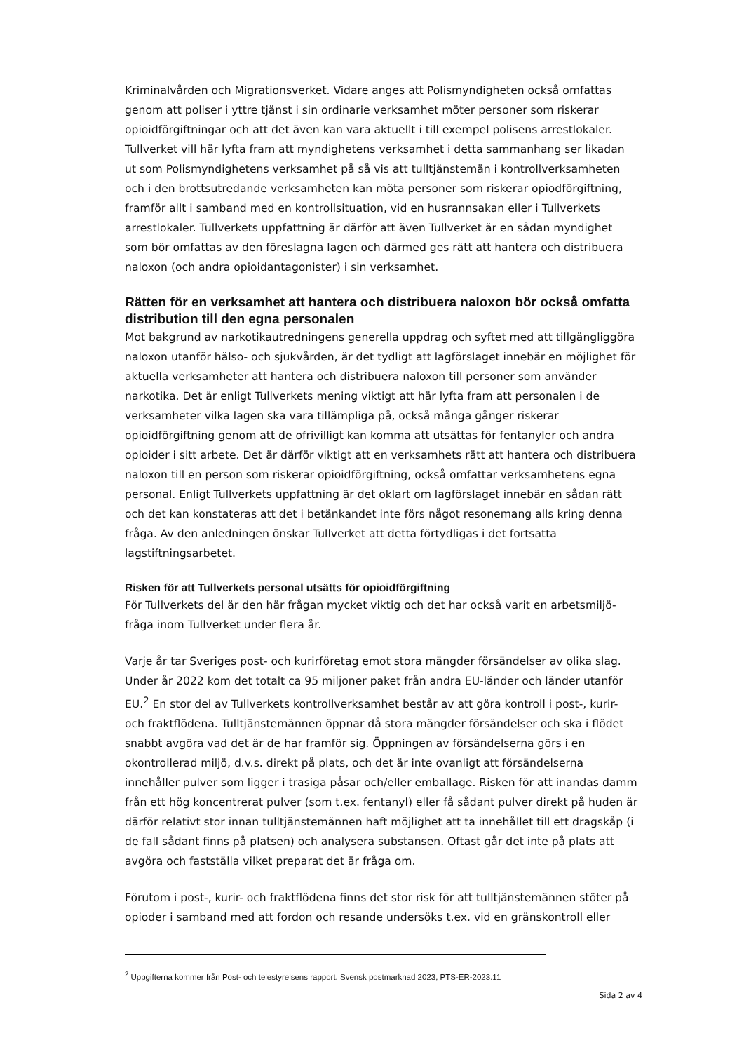Kriminalvården och Migrationsverket. Vidare anges att Polismyndigheten också omfattas genom att poliser i yttre tjänst i sin ordinarie verksamhet möter personer som riskerar opioidförgiftningar och att det även kan vara aktuellt i till exempel polisens arrestlokaler. Tullverket vill här lyfta fram att myndighetens verksamhet i detta sammanhang ser likadan ut som Polismyndighetens verksamhet på så vis att tulltjänstemän i kontrollverksamheten och i den brottsutredande verksamheten kan möta personer som riskerar opiodförgiftning, framför allt i samband med en kontrollsituation, vid en husrannsakan eller i Tullverkets arrestlokaler. Tullverkets uppfattning är därför att även Tullverket är en sådan myndighet som bör omfattas av den föreslagna lagen och därmed ges rätt att hantera och distribuera naloxon (och andra opioidantagonister) i sin verksamhet.
Rätten för en verksamhet att hantera och distribuera naloxon bör också omfatta distribution till den egna personalen
Mot bakgrund av narkotikautredningens generella uppdrag och syftet med att tillgängliggöra naloxon utanför hälso- och sjukvården, är det tydligt att lagförslaget innebär en möjlighet för aktuella verksamheter att hantera och distribuera naloxon till personer som använder narkotika. Det är enligt Tullverkets mening viktigt att här lyfta fram att personalen i de verksamheter vilka lagen ska vara tillämpliga på, också många gånger riskerar opioidförgiftning genom att de ofrivilligt kan komma att utsättas för fentanyler och andra opioider i sitt arbete. Det är därför viktigt att en verksamhets rätt att hantera och distribuera naloxon till en person som riskerar opioidförgiftning, också omfattar verksamhetens egna personal. Enligt Tullverkets uppfattning är det oklart om lagförslaget innebär en sådan rätt och det kan konstateras att det i betänkandet inte förs något resonemang alls kring denna fråga. Av den anledningen önskar Tullverket att detta förtydligas i det fortsatta lagstiftningsarbetet.
Risken för att Tullverkets personal utsätts för opioidförgiftning
För Tullverkets del är den här frågan mycket viktig och det har också varit en arbetsmiljö-fråga inom Tullverket under flera år.
Varje år tar Sveriges post- och kurirföretag emot stora mängder försändelser av olika slag. Under år 2022 kom det totalt ca 95 miljoner paket från andra EU-länder och länder utanför EU.<sup>2</sup> En stor del av Tullverkets kontrollverksamhet består av att göra kontroll i post-, kurir- och fraktflödena. Tulltjänstemännen öppnar då stora mängder försändelser och ska i flödet snabbt avgöra vad det är de har framför sig. Öppningen av försändelserna görs i en okontrollerad miljö, d.v.s. direkt på plats, och det är inte ovanligt att försändelserna innehåller pulver som ligger i trasiga påsar och/eller emballage. Risken för att inandas damm från ett hög koncentrerat pulver (som t.ex. fentanyl) eller få sådant pulver direkt på huden är därför relativt stor innan tulltjänstemännen haft möjlighet att ta innehållet till ett dragskåp (i de fall sådant finns på platsen) och analysera substansen. Oftast går det inte på plats att avgöra och fastställa vilket preparat det är fråga om.
Förutom i post-, kurir- och fraktflödena finns det stor risk för att tulltjänstemännen stöter på opioder i samband med att fordon och resande undersöks t.ex. vid en gränskontroll eller
<sup>2</sup> Uppgifterna kommer från Post- och telestyrelsens rapport: Svensk postmarknad 2023, PTS-ER-2023:11
Sida 2 av 4